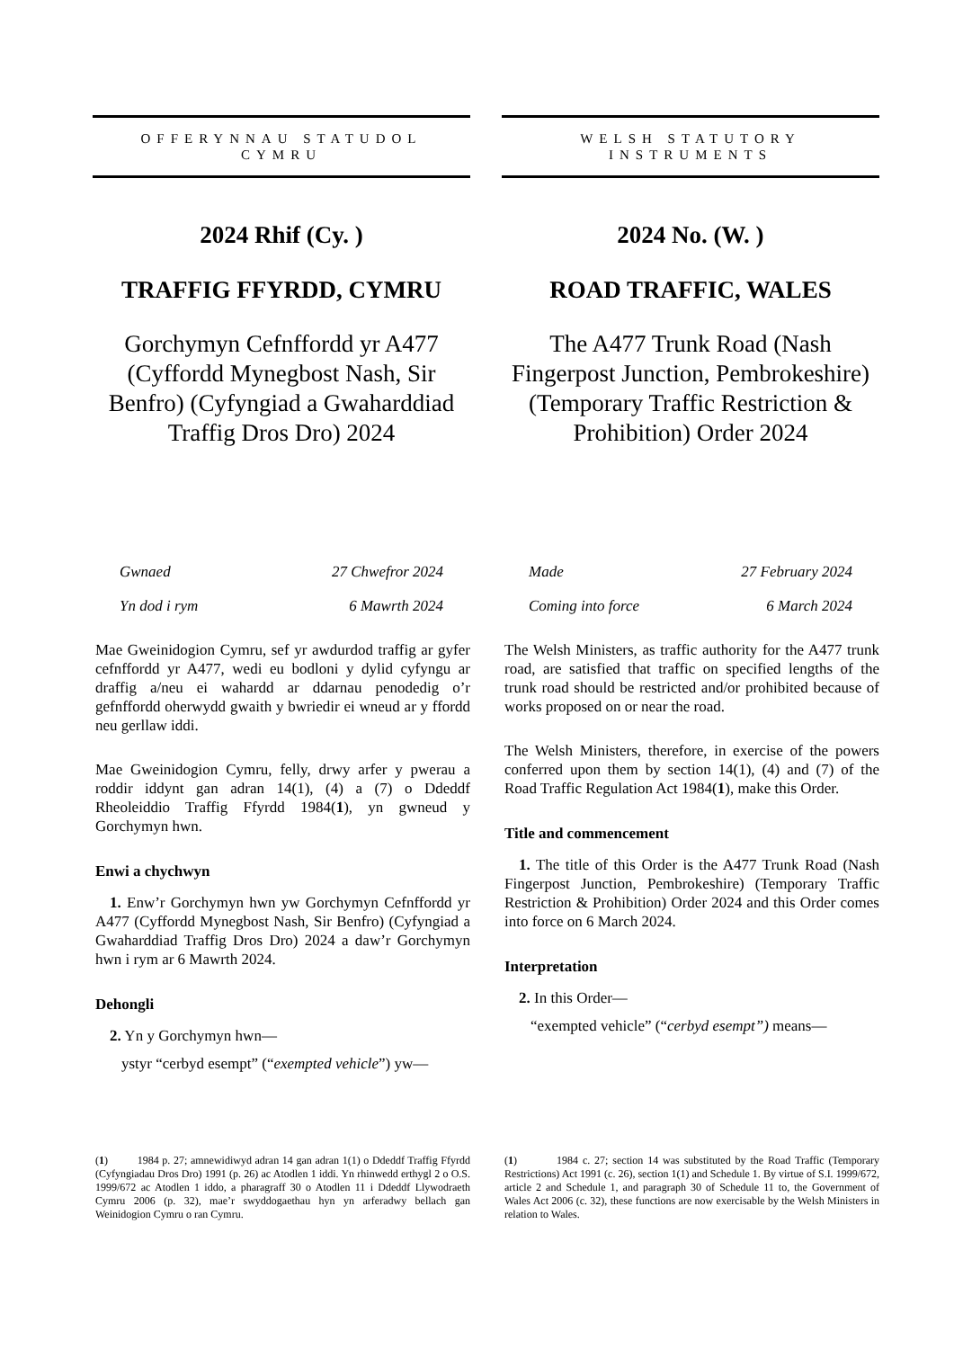OFFERYNNAU STATUDOL
CYMRU
2024 Rhif (Cy. )
TRAFFIG FFYRDD, CYMRU
Gorchymyn Cefnffordd yr A477 (Cyffordd Mynegbost Nash, Sir Benfro) (Cyfyngiad a Gwaharddiad Traffig Dros Dro) 2024
Gwnaed 27 Chwefror 2024
Yn dod i rym 6 Mawrth 2024
Mae Gweinidogion Cymru, sef yr awdurdod traffig ar gyfer cefnffordd yr A477, wedi eu bodloni y dylid cyfyngu ar draffig a/neu ei wahardd ar ddarnau penodedig o’r gefnffordd oherwydd gwaith y bwriedir ei wneud ar y ffordd neu gerllaw iddi.
Mae Gweinidogion Cymru, felly, drwy arfer y pwerau a roddir iddynt gan adran 14(1), (4) a (7) o Ddeddf Rheoleiddio Traffig Ffyrdd 1984(1), yn gwneud y Gorchymyn hwn.
Enwi a chychwyn
1. Enw’r Gorchymyn hwn yw Gorchymyn Cefnffordd yr A477 (Cyffordd Mynegbost Nash, Sir Benfro) (Cyfyngiad a Gwaharddiad Traffig Dros Dro) 2024 a daw’r Gorchymyn hwn i rym ar 6 Mawrth 2024.
Dehongli
2. Yn y Gorchymyn hwn—
ystyr “cerbyd esempt” (“exempted vehicle”) yw—
(1) 1984 p. 27; amnewidiwyd adran 14 gan adran 1(1) o Ddeddf Traffig Ffyrdd (Cyfyngiadau Dros Dro) 1991 (p. 26) ac Atodlen 1 iddi. Yn rhinwedd erthygl 2 o O.S. 1999/672 ac Atodlen 1 iddo, a pharagraff 30 o Atodlen 11 i Ddeddf Llywodraeth Cymru 2006 (p. 32), mae’r swyddogaethau hyn yn arferadwy bellach gan Weinidogion Cymru o ran Cymru.
WELSH STATUTORY
INSTRUMENTS
2024 No. (W. )
ROAD TRAFFIC, WALES
The A477 Trunk Road (Nash Fingerpost Junction, Pembrokeshire) (Temporary Traffic Restriction & Prohibition) Order 2024
Made 27 February 2024
Coming into force 6 March 2024
The Welsh Ministers, as traffic authority for the A477 trunk road, are satisfied that traffic on specified lengths of the trunk road should be restricted and/or prohibited because of works proposed on or near the road.
The Welsh Ministers, therefore, in exercise of the powers conferred upon them by section 14(1), (4) and (7) of the Road Traffic Regulation Act 1984(1), make this Order.
Title and commencement
1. The title of this Order is the A477 Trunk Road (Nash Fingerpost Junction, Pembrokeshire) (Temporary Traffic Restriction & Prohibition) Order 2024 and this Order comes into force on 6 March 2024.
Interpretation
2. In this Order—
“exempted vehicle” (“cerbyd esempt”) means—
(1) 1984 c. 27; section 14 was substituted by the Road Traffic (Temporary Restrictions) Act 1991 (c. 26), section 1(1) and Schedule 1. By virtue of S.I. 1999/672, article 2 and Schedule 1, and paragraph 30 of Schedule 11 to, the Government of Wales Act 2006 (c. 32), these functions are now exercisable by the Welsh Ministers in relation to Wales.